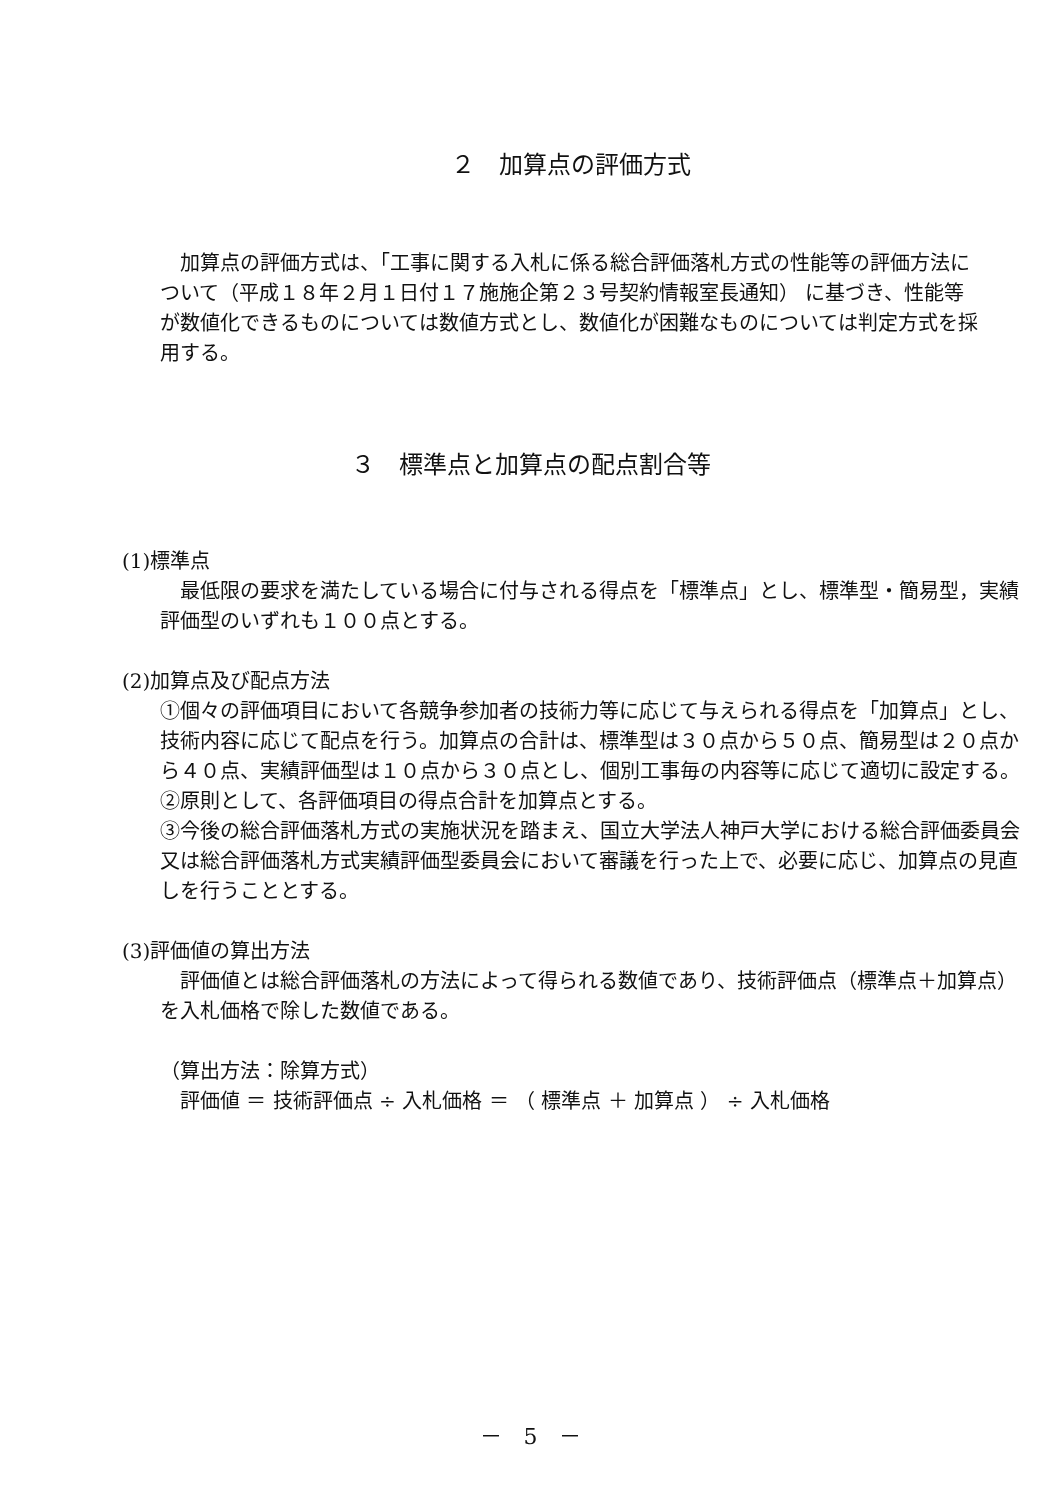２　加算点の評価方式
　加算点の評価方式は、「工事に関する入札に係る総合評価落札方式の性能等の評価方法について（平成１８年２月１日付１７施施企第２３号契約情報室長通知） に基づき、性能等が数値化できるものについては数値方式とし、数値化が困難なものについては判定方式を採用する。
３　標準点と加算点の配点割合等
(1)標準点
　最低限の要求を満たしている場合に付与される得点を「標準点」とし、標準型・簡易型，実績評価型のいずれも１００点とする。
(2)加算点及び配点方法
①個々の評価項目において各競争参加者の技術力等に応じて与えられる得点を「加算点」とし、技術内容に応じて配点を行う。加算点の合計は、標準型は３０点から５０点、簡易型は２０点から４０点、実績評価型は１０点から３０点とし、個別工事毎の内容等に応じて適切に設定する。
②原則として、各評価項目の得点合計を加算点とする。
③今後の総合評価落札方式の実施状況を踏まえ、国立大学法人神戸大学における総合評価委員会又は総合評価落札方式実績評価型委員会において審議を行った上で、必要に応じ、加算点の見直しを行うこととする。
(3)評価値の算出方法
　評価値とは総合評価落札の方法によって得られる数値であり、技術評価点（標準点＋加算点）を入札価格で除した数値である。
（算出方法：除算方式）
　評価値 ＝ 技術評価点 ÷ 入札価格 ＝ （ 標準点 ＋ 加算点 ） ÷ 入札価格
－　5　－